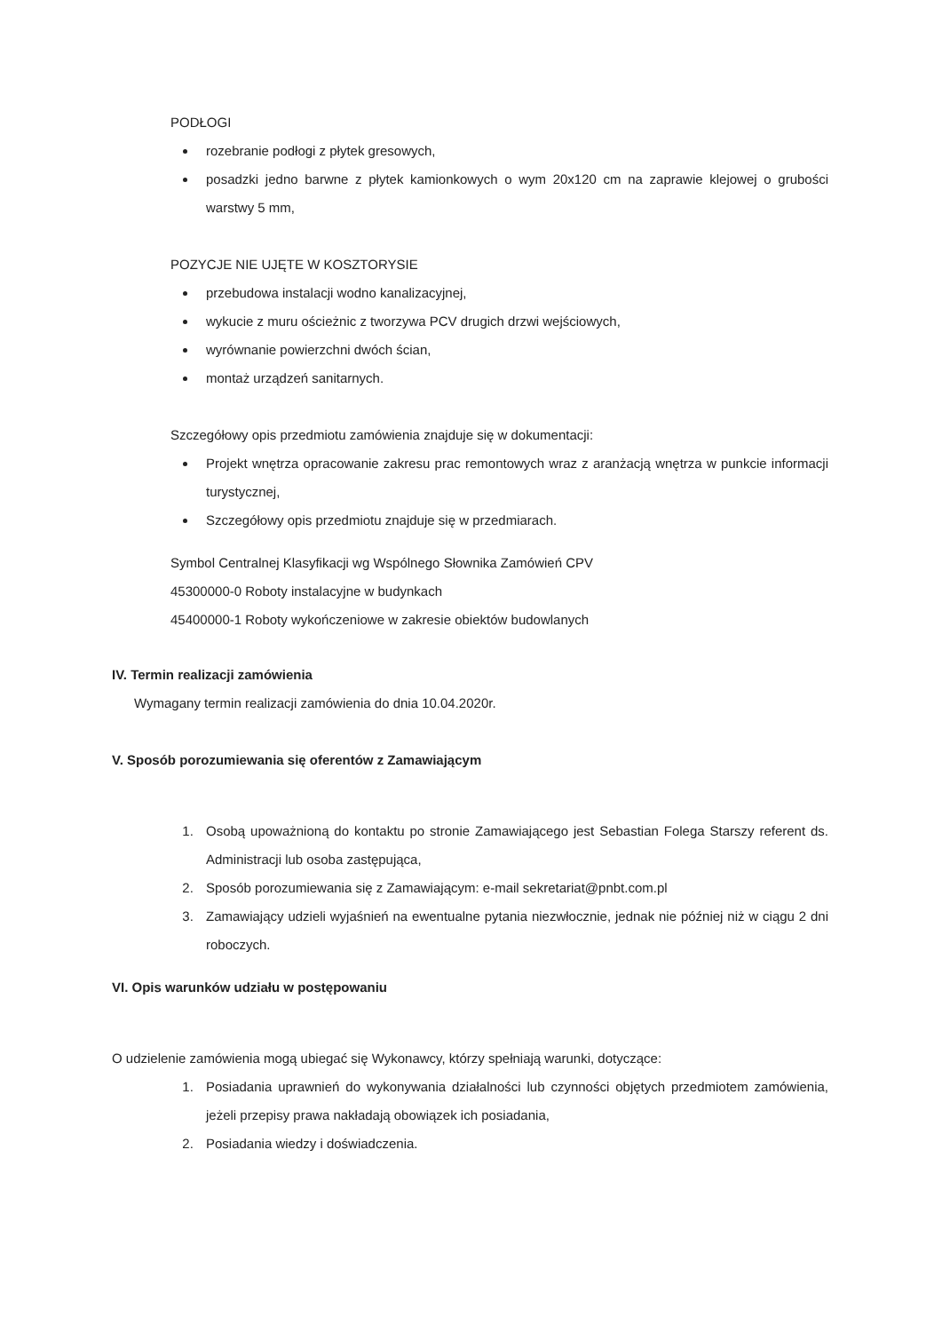PODŁOGI
rozebranie podłogi z płytek gresowych,
posadzki jedno barwne z płytek kamionkowych o wym 20x120 cm na zaprawie klejowej o grubości warstwy 5 mm,
POZYCJE NIE UJĘTE W KOSZTORYSIE
przebudowa instalacji wodno kanalizacyjnej,
wykucie z muru ościeżnic z tworzywa PCV drugich drzwi wejściowych,
wyrównanie powierzchni dwóch ścian,
montaż urządzeń sanitarnych.
Szczegółowy opis przedmiotu zamówienia znajduje się w dokumentacji:
Projekt wnętrza opracowanie zakresu prac remontowych wraz z aranżacją wnętrza w punkcie informacji turystycznej,
Szczegółowy opis przedmiotu znajduje się w przedmiarach.
Symbol Centralnej Klasyfikacji wg Wspólnego Słownika Zamówień CPV
45300000-0 Roboty instalacyjne w budynkach
45400000-1 Roboty wykończeniowe w zakresie obiektów budowlanych
IV. Termin realizacji zamówienia
Wymagany termin realizacji zamówienia do dnia 10.04.2020r.
V. Sposób porozumiewania się oferentów z Zamawiającym
1. Osobą upoważnioną do kontaktu po stronie Zamawiającego jest Sebastian Folega Starszy referent ds. Administracji lub osoba zastępująca,
2. Sposób porozumiewania się z Zamawiającym: e-mail sekretariat@pnbt.com.pl
3. Zamawiający udzieli wyjaśnień na ewentualne pytania niezwłocznie, jednak nie później niż w ciągu 2 dni roboczych.
VI. Opis warunków udziału w postępowaniu
O udzielenie zamówienia mogą ubiegać się Wykonawcy, którzy spełniają warunki, dotyczące:
1. Posiadania uprawnień do wykonywania działalności lub czynności objętych przedmiotem zamówienia, jeżeli przepisy prawa nakładają obowiązek ich posiadania,
2. Posiadania wiedzy i doświadczenia.